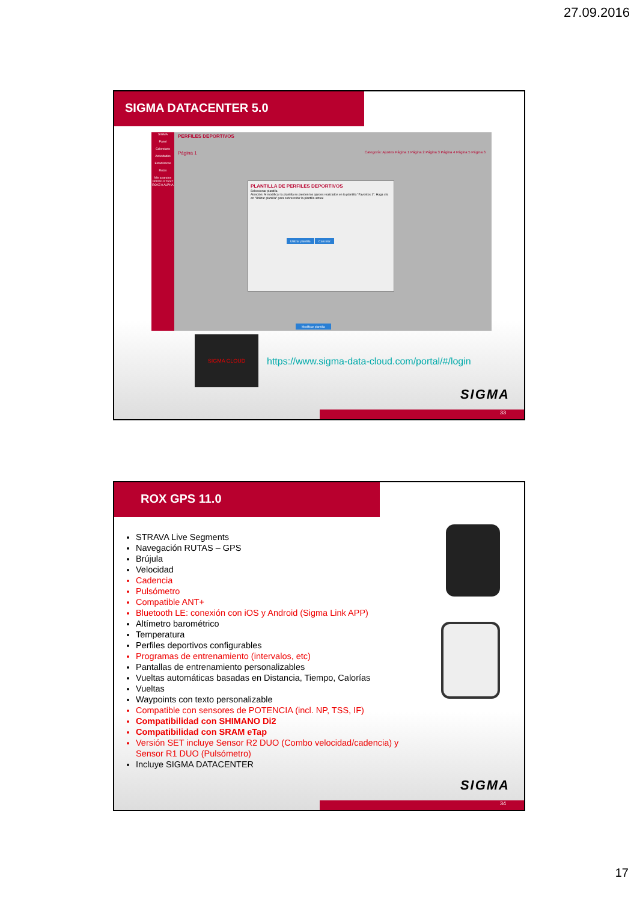27.09.2016
SIGMA DATACENTER 5.0
SIGMA
Panel
Calendario
Actividades
Estadísticas
Rutas
Mis aparatos
ROX10.0 TEST
ROX7.0 ALPHA
PERFILES DEPORTIVOS
Página 1
Categoría: Ajustes Página 1 Página 2 Página 3 Página 4 Página 5 Página 6
PLANTILLA DE PERFILES DEPORTIVOS
Seleccionar plantilla
Atención: Al modificar la plantilla se pierden los ajustes realizados en la plantilla "Favoritos 1". Haga clic en "Utilizar plantilla" para sobrescribir la plantilla actual
Utilizar plantilla Cancelar
Modificar plantilla
SIGMA CLOUD
https://www.sigma-data-cloud.com/portal/#/login
SIGMA
33
ROX GPS 11.0
STRAVA Live Segments
Navegación RUTAS – GPS
Brújula
Velocidad
Cadencia
Pulsómetro
Compatible ANT+
Bluetooth LE: conexión con iOS y Android (Sigma Link APP)
Altímetro barométrico
Temperatura
Perfiles deportivos configurables
Programas de entrenamiento (intervalos, etc)
Pantallas de entrenamiento personalizables
Vueltas automáticas basadas en Distancia, Tiempo, Calorías
Vueltas
Waypoints con texto personalizable
Compatible con sensores de POTENCIA (incl. NP, TSS, IF)
Compatibilidad con SHIMANO Di2
Compatibilidad con SRAM eTap
Versión SET incluye Sensor R2 DUO (Combo velocidad/cadencia) y Sensor R1 DUO (Pulsómetro)
Incluye SIGMA DATACENTER
SIGMA
34
17